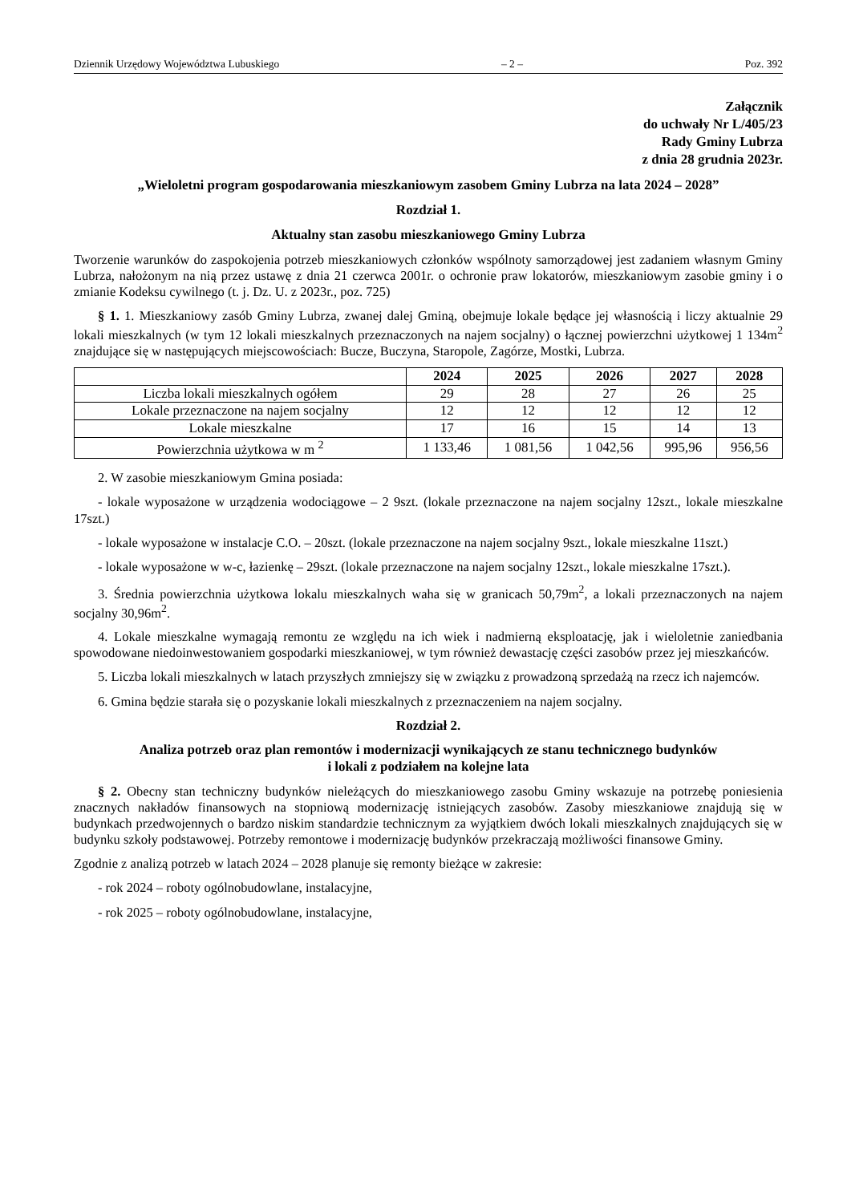Dziennik Urzędowy Województwa Lubuskiego – 2 – Poz. 392
Załącznik
do uchwały Nr L/405/23
Rady Gminy Lubrza
z dnia 28 grudnia 2023r.
„Wieloletni program gospodarowania mieszkaniowym zasobem Gminy Lubrza na lata 2024 – 2028”
Rozdział 1.
Aktualny stan zasobu mieszkaniowego Gminy Lubrza
Tworzenie warunków do zaspokojenia potrzeb mieszkaniowych członków wspólnoty samorządowej jest zadaniem własnym Gminy Lubrza, nałożonym na nią przez ustawę z dnia 21 czerwca 2001r. o ochronie praw lokatorów, mieszkaniowym zasobie gminy i o zmianie Kodeksu cywilnego (t. j. Dz. U. z 2023r., poz. 725)
§ 1. 1. Mieszkaniowy zasób Gminy Lubrza, zwanej dalej Gminą, obejmuje lokale będące jej własnością i liczy aktualnie 29 lokali mieszkalnych (w tym 12 lokali mieszkalnych przeznaczonych na najem socjalny) o łącznej powierzchni użytkowej 1 134m<sup>2</sup> znajdujące się w następujących miejscowościach: Bucze, Buczyna, Staropole, Zagórze, Mostki, Lubrza.
| | 2024 | 2025 | 2026 | 2027 | 2028 |
| --- | --- | --- | --- | --- | --- |
| Liczba lokali mieszkalnych ogółem | 29 | 28 | 27 | 26 | 25 |
| Lokale przeznaczone na najem socjalny | 12 | 12 | 12 | 12 | 12 |
| Lokale mieszkalne | 17 | 16 | 15 | 14 | 13 |
| Powierzchnia użytkowa w m <sup>2</sup> | 1 133,46 | 1 081,56 | 1 042,56 | 995,96 | 956,56 |
2. W zasobie mieszkaniowym Gmina posiada:
- lokale wyposażone w urządzenia wodociągowe – 2 9szt. (lokale przeznaczone na najem socjalny 12szt., lokale mieszkalne 17szt.)
- lokale wyposażone w instalacje C.O. – 20szt. (lokale przeznaczone na najem socjalny 9szt., lokale mieszkalne 11szt.)
- lokale wyposażone w w-c, łazienkę – 29szt. (lokale przeznaczone na najem socjalny 12szt., lokale mieszkalne 17szt.).
3. Średnia powierzchnia użytkowa lokalu mieszkalnych waha się w granicach 50,79m<sup>2</sup>, a lokali przeznaczonych na najem socjalny 30,96m<sup>2</sup>.
4. Lokale mieszkalne wymagają remontu ze względu na ich wiek i nadmierną eksploatację, jak i wieloletnie zaniedbania spowodowane niedoinwestowaniem gospodarki mieszkaniowej, w tym również dewastację części zasobów przez jej mieszkańców.
5. Liczba lokali mieszkalnych w latach przyszłych zmniejszy się w związku z prowadzoną sprzedażą na rzecz ich najemców.
6. Gmina będzie starała się o pozyskanie lokali mieszkalnych z przeznaczeniem na najem socjalny.
Rozdział 2.
Analiza potrzeb oraz plan remontów i modernizacji wynikających ze stanu technicznego budynków
i lokali z podziałem na kolejne lata
§ 2. Obecny stan techniczny budynków nieleżących do mieszkaniowego zasobu Gminy wskazuje na potrzebę poniesienia znacznych nakładów finansowych na stopniową modernizację istniejących zasobów. Zasoby mieszkaniowe znajdują się w budynkach przedwojennych o bardzo niskim standardzie technicznym za wyjątkiem dwóch lokali mieszkalnych znajdujących się w budynku szkoły podstawowej. Potrzeby remontowe i modernizację budynków przekraczają możliwości finansowe Gminy.
Zgodnie z analizą potrzeb w latach 2024 – 2028 planuje się remonty bieżące w zakresie:
- rok 2024 – roboty ogólnobudowlane, instalacyjne,
- rok 2025 – roboty ogólnobudowlane, instalacyjne,